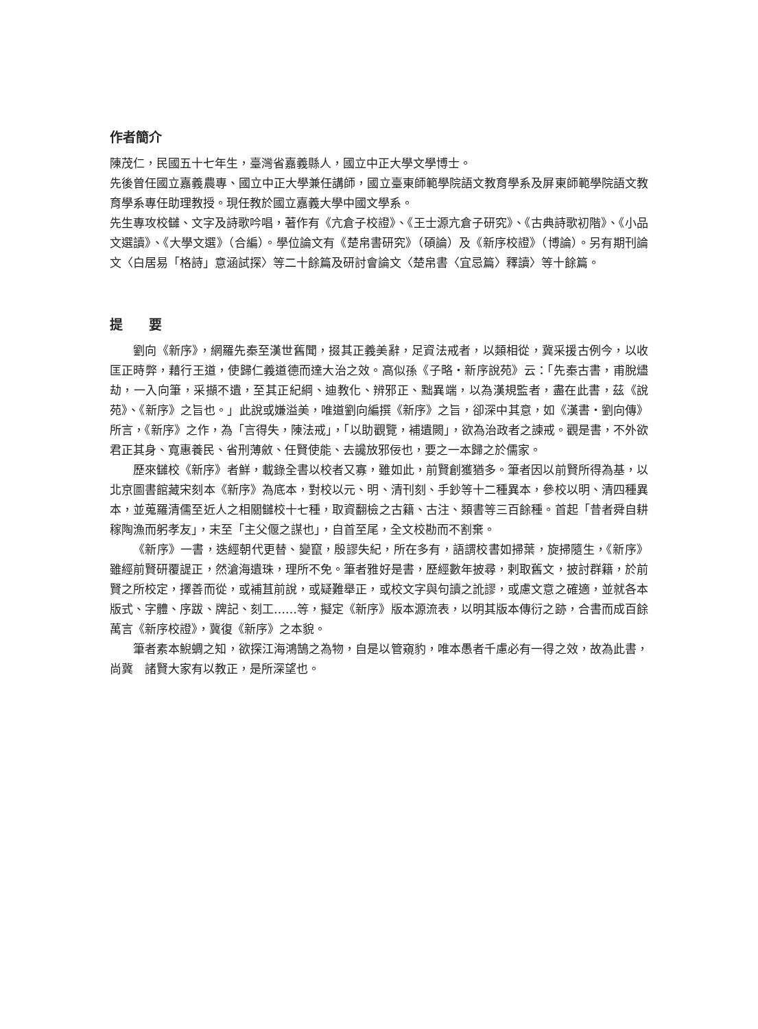作者簡介
陳茂仁，民國五十七年生，臺灣省嘉義縣人，國立中正大學文學博士。
先後曾任國立嘉義農專、國立中正大學兼任講師，國立臺東師範學院語文教育學系及屏東師範學院語文教育學系專任助理教授。現任教於國立嘉義大學中國文學系。
先生專攻校讎、文字及詩歌吟唱，著作有《亢倉子校證》、《王士源亢倉子研究》、《古典詩歌初階》、《小品文選讀》、《大學文選》（合編）。學位論文有《楚帛書研究》（碩論）及《新序校證》（博論）。另有期刊論文〈白居易「格詩」意涵試探〉等二十餘篇及研討會論文〈楚帛書〈宜忌篇〉釋讀〉等十餘篇。
提　　要
劉向《新序》，網羅先秦至漢世舊聞，掇其正義美辭，足資法戒者，以類相從，冀采援古例今，以收匡正時弊，藉行王道，使歸仁義道德而達大治之效。高似孫《子略・新序說苑》云：「先秦古書，甫脫燼劫，一入向筆，采擷不遺，至其正紀綱、迪教化、辨邪正、黜異端，以為漢規監者，盡在此書，茲《說苑》、《新序》之旨也。」此說或嫌溢美，唯道劉向編撰《新序》之旨，卻深中其意，如《漢書・劉向傳》所言，《新序》之作，為「言得失，陳法戒」，「以助觀覽，補遺闕」，欲為治政者之諫戒。觀是書，不外欲君正其身、寬惠養民、省刑薄斂、任賢使能、去讒放邪佞也，要之一本歸之於儒家。
歷來讎校《新序》者鮮，載錄全書以校者又寡，雖如此，前賢創獲猶多。筆者因以前賢所得為基，以北京圖書館藏宋刻本《新序》為底本，對校以元、明、清刊刻、手鈔等十二種異本，參校以明、清四種異本，並蒐羅清儒至近人之相關讎校十七種，取資翻檢之古籍、古注、類書等三百餘種。首起「昔者舜自耕稼陶漁而躬孝友」，末至「主父偃之謀也」，自首至尾，全文校勘而不割棄。
《新序》一書，迭經朝代更替、變竄，殷謬失紀，所在多有，語謂校書如掃葉，旋掃隨生，《新序》雖經前賢研覆諟正，然滄海遺珠，理所不免。筆者雅好是書，歷經數年披尋，剌取舊文，披討群籍，於前賢之所校定，擇善而從，或補苴前說，或疑難舉正，或校文字與句讀之訛謬，或慮文意之確適，並就各本版式、字體、序跋、牌記、刻工……等，擬定《新序》版本源流表，以明其版本傳衍之跡，合書而成百餘萬言《新序校證》，冀復《新序》之本貌。
筆者素本鯢蜩之知，欲探江海鴻鵠之為物，自是以管窺豹，唯本愚者千慮必有一得之效，故為此書，尚冀　諸賢大家有以教正，是所深望也。